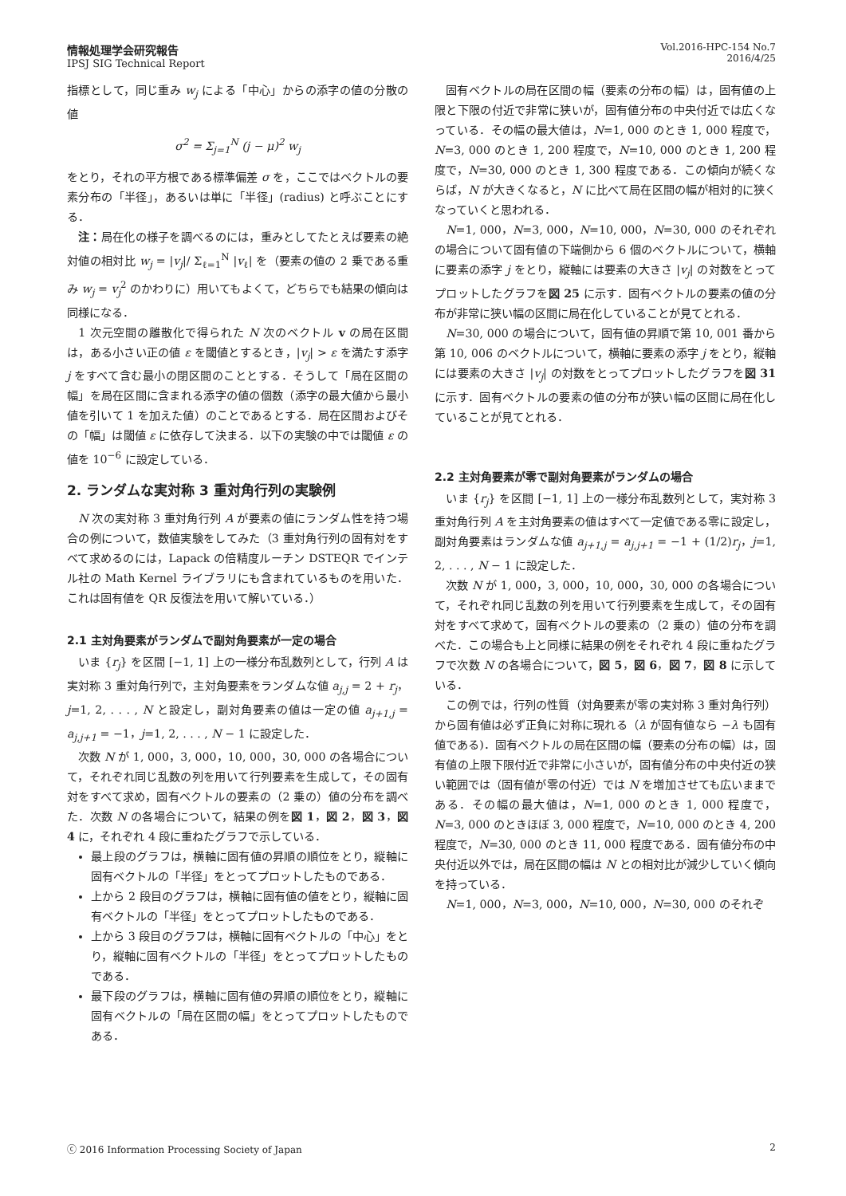情報処理学会研究報告
IPSJ SIG Technical Report
Vol.2016-HPC-154 No.7
2016/4/25
指標として，同じ重み w<sub>j</sub> による「中心」からの添字の値の分散の値
σ<sup>2</sup> = Σ<sub>j=1</sub><sup>N</sup> (j − μ)<sup>2</sup> w<sub>j</sub>
をとり，それの平方根である標準偏差 σ を，ここではベクトルの要素分布の「半径」，あるいは単に「半径」(radius) と呼ぶことにする．
注：局在化の様子を調べるのには，重みとしてたとえば要素の絶対値の相対比 w<sub>j</sub> = |v<sub>j</sub>|/ Σ<sub>ℓ=1</sub><sup>N</sup> |v<sub>ℓ</sub>| を（要素の値の 2 乗である重み w<sub>j</sub> = v<sub>j</sub><sup>2</sup> のかわりに）用いてもよくて，どちらでも結果の傾向は同様になる．
1 次元空間の離散化で得られた N 次のベクトル v の局在区間は，ある小さい正の値 ε を閾値とするとき，|v<sub>j</sub>| > ε を満たす添字 j をすべて含む最小の閉区間のこととする．そうして「局在区間の幅」を局在区間に含まれる添字の値の個数（添字の最大値から最小値を引いて 1 を加えた値）のことであるとする．局在区間およびその「幅」は閾値 ε に依存して決まる．以下の実験の中では閾値 ε の値を 10<sup>−6</sup> に設定している．
2. ランダムな実対称 3 重対角行列の実験例
N 次の実対称 3 重対角行列 A が要素の値にランダム性を持つ場合の例について，数値実験をしてみた（3 重対角行列の固有対をすべて求めるのには，Lapack の倍精度ルーチン DSTEQR でインテル社の Math Kernel ライブラリにも含まれているものを用いた．これは固有値を QR 反復法を用いて解いている．）
2.1 主対角要素がランダムで副対角要素が一定の場合
いま {r<sub>j</sub>} を区間 [−1, 1] 上の一様分布乱数列として，行列 A は実対称 3 重対角行列で，主対角要素をランダムな値 a<sub>j,j</sub> = 2 + r<sub>j</sub>，j=1, 2, . . . , N と設定し，副対角要素の値は一定の値 a<sub>j+1,j</sub> = a<sub>j,j+1</sub> = −1，j=1, 2, . . . , N − 1 に設定した．
次数 N が 1, 000，3, 000，10, 000，30, 000 の各場合について，それぞれ同じ乱数の列を用いて行列要素を生成して，その固有対をすべて求め，固有ベクトルの要素の（2 乗の）値の分布を調べた．次数 N の各場合について，結果の例を図 1，図 2，図 3，図 4 に，それぞれ 4 段に重ねたグラフで示している．
最上段のグラフは，横軸に固有値の昇順の順位をとり，縦軸に固有ベクトルの「半径」をとってプロットしたものである．
上から 2 段目のグラフは，横軸に固有値の値をとり，縦軸に固有ベクトルの「半径」をとってプロットしたものである．
上から 3 段目のグラフは，横軸に固有ベクトルの「中心」をとり，縦軸に固有ベクトルの「半径」をとってプロットしたものである．
最下段のグラフは，横軸に固有値の昇順の順位をとり，縦軸に固有ベクトルの「局在区間の幅」をとってプロットしたものである．
固有ベクトルの局在区間の幅（要素の分布の幅）は，固有値の上限と下限の付近で非常に狭いが，固有値分布の中央付近では広くなっている．その幅の最大値は，N=1, 000 のとき 1, 000 程度で，N=3, 000 のとき 1, 200 程度で，N=10, 000 のとき 1, 200 程度で，N=30, 000 のとき 1, 300 程度である．この傾向が続くならば，N が大きくなると，N に比べて局在区間の幅が相対的に狭くなっていくと思われる．
N=1, 000，N=3, 000，N=10, 000，N=30, 000 のそれぞれの場合について固有値の下端側から 6 個のベクトルについて，横軸に要素の添字 j をとり，縦軸には要素の大きさ |v<sub>j</sub>| の対数をとってプロットしたグラフを図 25 に示す．固有ベクトルの要素の値の分布が非常に狭い幅の区間に局在化していることが見てとれる．
N=30, 000 の場合について，固有値の昇順で第 10, 001 番から第 10, 006 のベクトルについて，横軸に要素の添字 j をとり，縦軸には要素の大きさ |v<sub>j</sub>| の対数をとってプロットしたグラフを図 31 に示す．固有ベクトルの要素の値の分布が狭い幅の区間に局在化していることが見てとれる．
2.2 主対角要素が零で副対角要素がランダムの場合
いま {r<sub>j</sub>} を区間 [−1, 1] 上の一様分布乱数列として，実対称 3 重対角行列 A を主対角要素の値はすべて一定値である零に設定し，副対角要素はランダムな値 a<sub>j+1,j</sub> = a<sub>j,j+1</sub> = −1 + (1/2)r<sub>j</sub>，j=1, 2, . . . , N − 1 に設定した．
次数 N が 1, 000，3, 000，10, 000，30, 000 の各場合について，それぞれ同じ乱数の列を用いて行列要素を生成して，その固有対をすべて求めて，固有ベクトルの要素の（2 乗の）値の分布を調べた．この場合も上と同様に結果の例をそれぞれ 4 段に重ねたグラフで次数 N の各場合について，図 5，図 6，図 7，図 8 に示している．
この例では，行列の性質（対角要素が零の実対称 3 重対角行列）から固有値は必ず正負に対称に現れる（λ が固有値なら −λ も固有値である)．固有ベクトルの局在区間の幅（要素の分布の幅）は，固有値の上限下限付近で非常に小さいが，固有値分布の中央付近の狭い範囲では（固有値が零の付近）では N を増加させても広いままである．その幅の最大値は，N=1, 000 のとき 1, 000 程度で，N=3, 000 のときほぼ 3, 000 程度で，N=10, 000 のとき 4, 200 程度で，N=30, 000 のとき 11, 000 程度である．固有値分布の中央付近以外では，局在区間の幅は N との相対比が減少していく傾向を持っている．
N=1, 000，N=3, 000，N=10, 000，N=30, 000 のそれぞ
ⓒ 2016 Information Processing Society of Japan 2